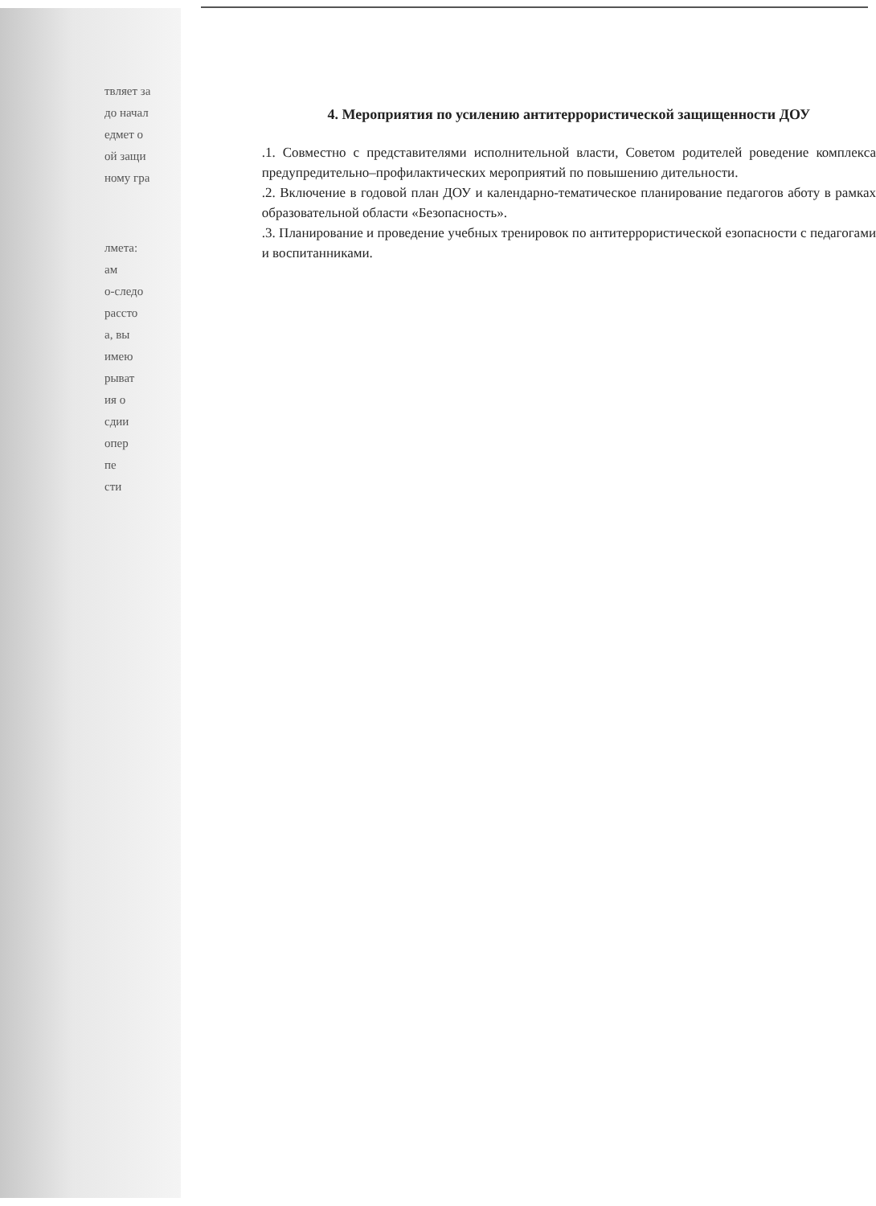твляет за
до начал
едмет о
ой защи
ному гра
лмета:
ам
о-следо
рассто
а, вы
имею
рыват
ия о
сдии
опер
пе
сти
4. Мероприятия по усилению антитеррористической защищенности ДОУ
.1. Совместно с представителями исполнительной власти, Советом родителей роведение комплекса предупредительно–профилактических мероприятий по повышению дительности.
.2. Включение в годовой план ДОУ и календарно-тематическое планирование педагогов аботу в рамках образовательной области «Безопасность».
.3. Планирование и проведение учебных тренировок по антитеррористической езопасности с педагогами и воспитанниками.